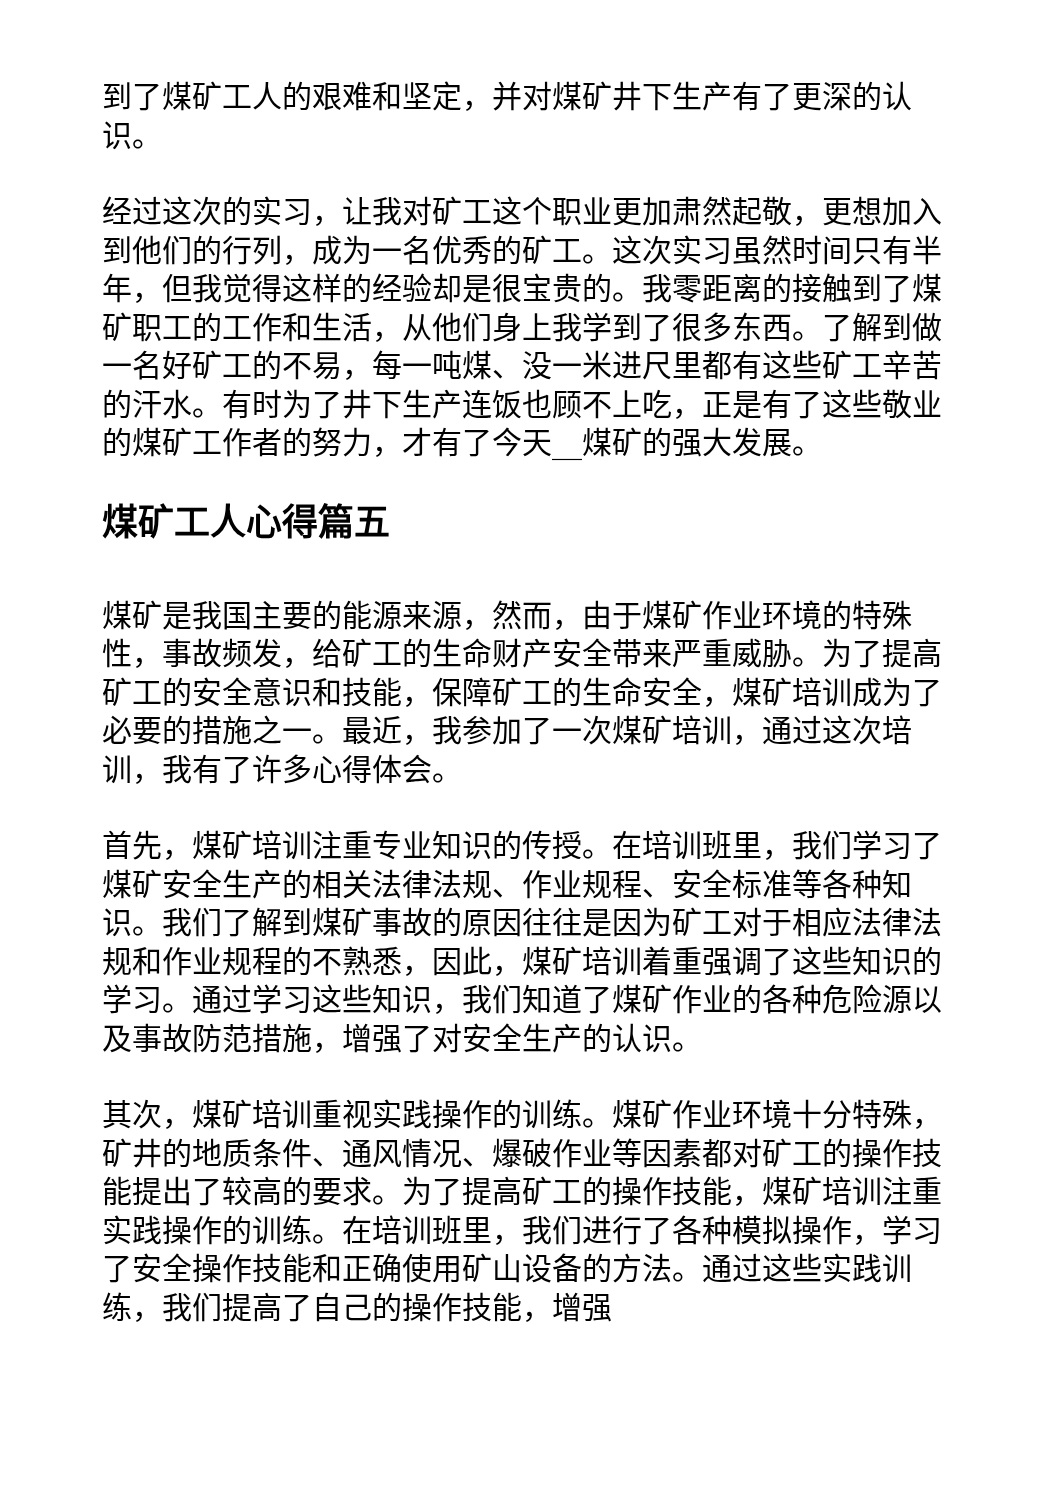到了煤矿工人的艰难和坚定，并对煤矿井下生产有了更深的认识。
经过这次的实习，让我对矿工这个职业更加肃然起敬，更想加入到他们的行列，成为一名优秀的矿工。这次实习虽然时间只有半年，但我觉得这样的经验却是很宝贵的。我零距离的接触到了煤矿职工的工作和生活，从他们身上我学到了很多东西。了解到做一名好矿工的不易，每一吨煤、没一米进尺里都有这些矿工辛苦的汗水。有时为了井下生产连饭也顾不上吃，正是有了这些敬业的煤矿工作者的努力，才有了今天__煤矿的强大发展。
煤矿工人心得篇五
煤矿是我国主要的能源来源，然而，由于煤矿作业环境的特殊性，事故频发，给矿工的生命财产安全带来严重威胁。为了提高矿工的安全意识和技能，保障矿工的生命安全，煤矿培训成为了必要的措施之一。最近，我参加了一次煤矿培训，通过这次培训，我有了许多心得体会。
首先，煤矿培训注重专业知识的传授。在培训班里，我们学习了煤矿安全生产的相关法律法规、作业规程、安全标准等各种知识。我们了解到煤矿事故的原因往往是因为矿工对于相应法律法规和作业规程的不熟悉，因此，煤矿培训着重强调了这些知识的学习。通过学习这些知识，我们知道了煤矿作业的各种危险源以及事故防范措施，增强了对安全生产的认识。
其次，煤矿培训重视实践操作的训练。煤矿作业环境十分特殊，矿井的地质条件、通风情况、爆破作业等因素都对矿工的操作技能提出了较高的要求。为了提高矿工的操作技能，煤矿培训注重实践操作的训练。在培训班里，我们进行了各种模拟操作，学习了安全操作技能和正确使用矿山设备的方法。通过这些实践训练，我们提高了自己的操作技能，增强